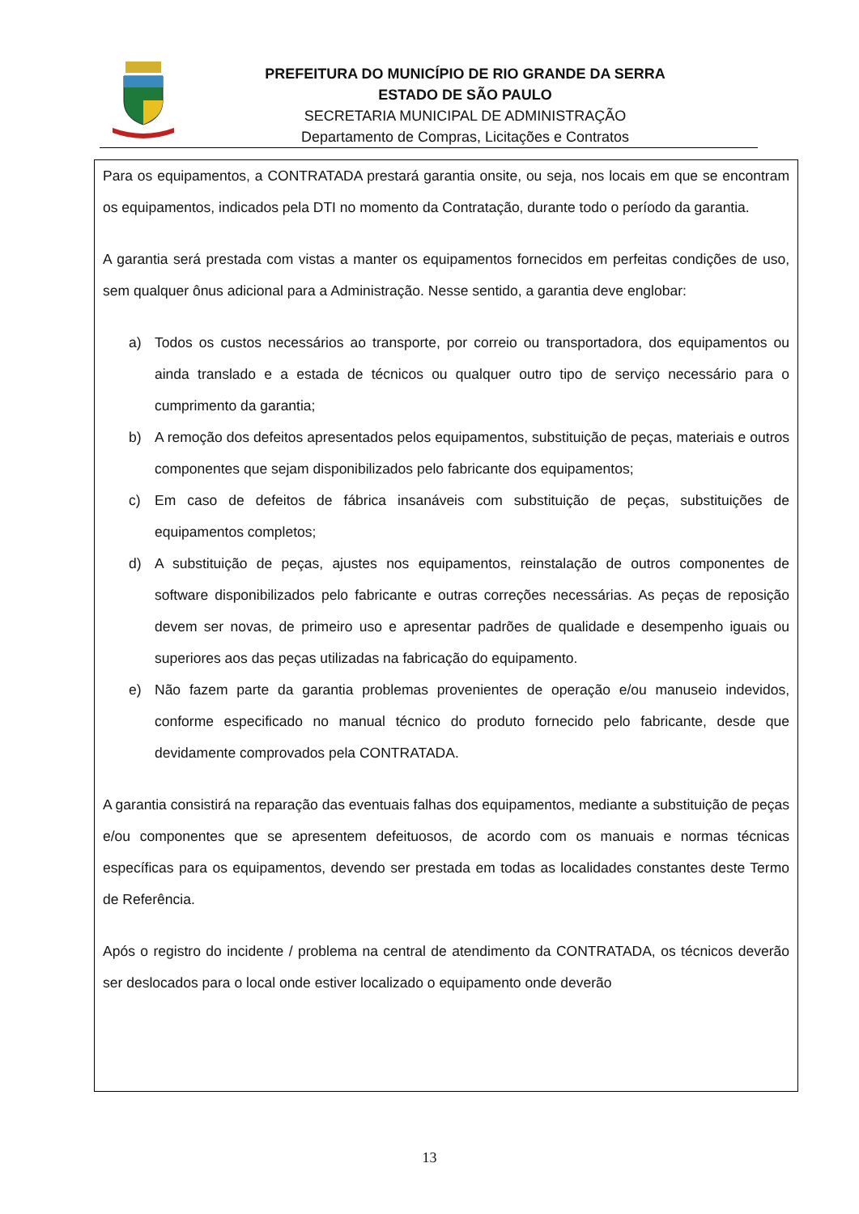PREFEITURA DO MUNICÍPIO DE RIO GRANDE DA SERRA
ESTADO DE SÃO PAULO
SECRETARIA MUNICIPAL DE ADMINISTRAÇÃO
Departamento de Compras, Licitações e Contratos
Para os equipamentos, a CONTRATADA prestará garantia onsite, ou seja, nos locais em que se encontram os equipamentos, indicados pela DTI no momento da Contratação, durante todo o período da garantia.
A garantia será prestada com vistas a manter os equipamentos fornecidos em perfeitas condições de uso, sem qualquer ônus adicional para a Administração. Nesse sentido, a garantia deve englobar:
a) Todos os custos necessários ao transporte, por correio ou transportadora, dos equipamentos ou ainda translado e a estada de técnicos ou qualquer outro tipo de serviço necessário para o cumprimento da garantia;
b) A remoção dos defeitos apresentados pelos equipamentos, substituição de peças, materiais e outros componentes que sejam disponibilizados pelo fabricante dos equipamentos;
c) Em caso de defeitos de fábrica insanáveis com substituição de peças, substituições de equipamentos completos;
d) A substituição de peças, ajustes nos equipamentos, reinstalação de outros componentes de software disponibilizados pelo fabricante e outras correções necessárias. As peças de reposição devem ser novas, de primeiro uso e apresentar padrões de qualidade e desempenho iguais ou superiores aos das peças utilizadas na fabricação do equipamento.
e) Não fazem parte da garantia problemas provenientes de operação e/ou manuseio indevidos, conforme especificado no manual técnico do produto fornecido pelo fabricante, desde que devidamente comprovados pela CONTRATADA.
A garantia consistirá na reparação das eventuais falhas dos equipamentos, mediante a substituição de peças e/ou componentes que se apresentem defeituosos, de acordo com os manuais e normas técnicas específicas para os equipamentos, devendo ser prestada em todas as localidades constantes deste Termo de Referência.
Após o registro do incidente / problema na central de atendimento da CONTRATADA, os técnicos deverão ser deslocados para o local onde estiver localizado o equipamento onde deverão
13